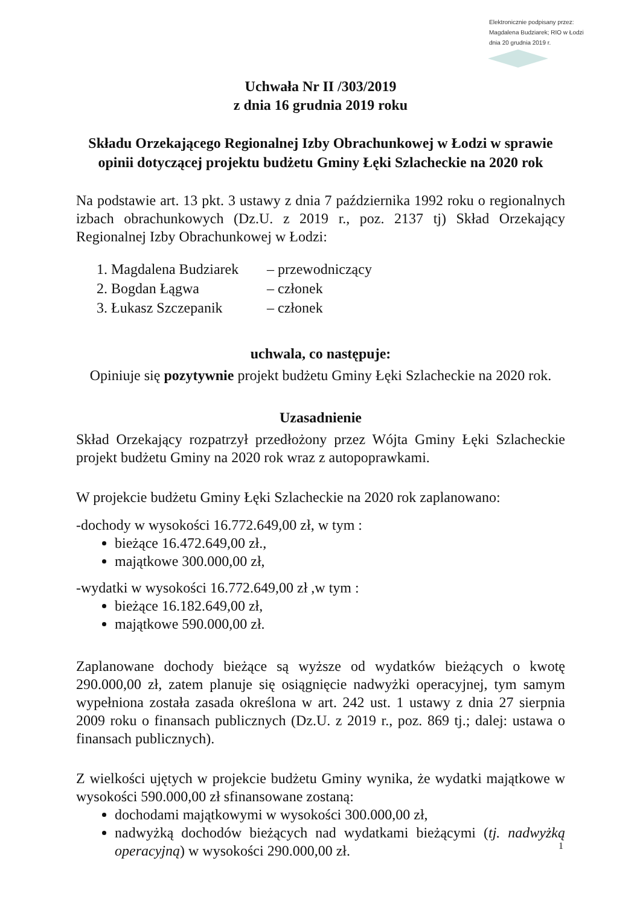Elektronicznie podpisany przez:
Magdalena Budziarek; RIO w Łodzi
dnia 20 grudnia 2019 r.
Uchwała Nr II /303/2019
z dnia 16 grudnia 2019 roku
Składu Orzekającego Regionalnej Izby Obrachunkowej w Łodzi w sprawie opinii dotyczącej projektu budżetu Gminy Łęki Szlacheckie na 2020 rok
Na podstawie art. 13 pkt. 3 ustawy z dnia 7 października 1992 roku o regionalnych izbach obrachunkowych (Dz.U. z 2019 r., poz. 2137 tj) Skład Orzekający Regionalnej Izby Obrachunkowej w Łodzi:
| 1. Magdalena Budziarek | – przewodniczący |
| 2. Bogdan Łągwa | – członek |
| 3. Łukasz Szczepanik | – członek |
uchwala, co następuje:
Opiniuje się pozytywnie projekt budżetu Gminy Łęki Szlacheckie na 2020 rok.
Uzasadnienie
Skład Orzekający rozpatrzył przedłożony przez Wójta Gminy Łęki Szlacheckie projekt budżetu Gminy na 2020 rok wraz z autopoprawkami.
W projekcie budżetu Gminy Łęki Szlacheckie na 2020 rok zaplanowano:
-dochody w wysokości 16.772.649,00 zł, w tym :
bieżące 16.472.649,00 zł.,
majątkowe 300.000,00 zł,
-wydatki w wysokości 16.772.649,00 zł ,w tym :
bieżące 16.182.649,00 zł,
majątkowe 590.000,00 zł.
Zaplanowane dochody bieżące są wyższe od wydatków bieżących o kwotę 290.000,00 zł, zatem planuje się osiągnięcie nadwyżki operacyjnej, tym samym wypełniona została zasada określona w art. 242 ust. 1 ustawy z dnia 27 sierpnia 2009 roku o finansach publicznych (Dz.U. z 2019 r., poz. 869 tj.; dalej: ustawa o finansach publicznych).
Z wielkości ujętych w projekcie budżetu Gminy wynika, że wydatki majątkowe w wysokości 590.000,00 zł sfinansowane zostaną:
dochodami majątkowymi w wysokości 300.000,00 zł,
nadwyżką dochodów bieżących nad wydatkami bieżącymi (tj. nadwyżką operacyjną) w wysokości 290.000,00 zł.
1